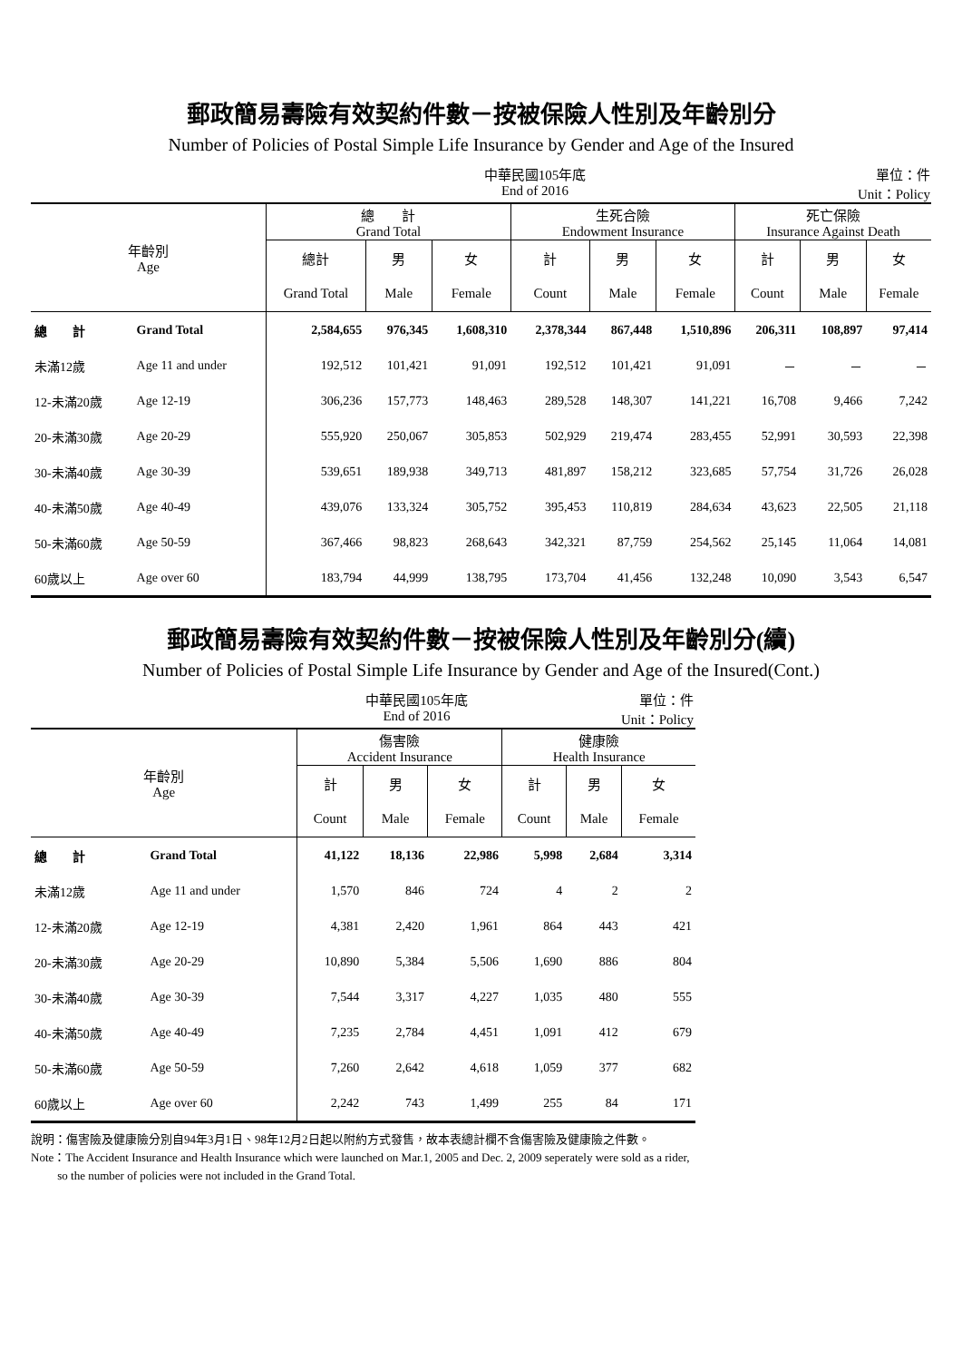郵政簡易壽險有效契約件數－按被保險人性別及年齡別分
Number of Policies of Postal Simple Life Insurance by Gender and Age of the Insured
中華民國105年底
End of 2016 單位：件
Unit：Policy
| 年齡別 Age | | 總 計 Grand Total | | | 生死合險 Endowment Insurance | | | 死亡保險 Insurance Against Death | | |
| --- | --- | --- | --- | --- | --- | --- | --- | --- | --- | --- |
| | | 總計 | 男 | 女 | 計 | 男 | 女 | 計 | 男 | 女 |
| | | Grand Total | Male | Female | Count | Male | Female | Count | Male | Female |
| 總 計 | Grand Total | 2,584,655 | 976,345 | 1,608,310 | 2,378,344 | 867,448 | 1,510,896 | 206,311 | 108,897 | 97,414 |
| 未滿12歲 | Age 11 and under | 192,512 | 101,421 | 91,091 | 192,512 | 101,421 | 91,091 | － | － | － |
| 12-未滿20歲 | Age 12-19 | 306,236 | 157,773 | 148,463 | 289,528 | 148,307 | 141,221 | 16,708 | 9,466 | 7,242 |
| 20-未滿30歲 | Age 20-29 | 555,920 | 250,067 | 305,853 | 502,929 | 219,474 | 283,455 | 52,991 | 30,593 | 22,398 |
| 30-未滿40歲 | Age 30-39 | 539,651 | 189,938 | 349,713 | 481,897 | 158,212 | 323,685 | 57,754 | 31,726 | 26,028 |
| 40-未滿50歲 | Age 40-49 | 439,076 | 133,324 | 305,752 | 395,453 | 110,819 | 284,634 | 43,623 | 22,505 | 21,118 |
| 50-未滿60歲 | Age 50-59 | 367,466 | 98,823 | 268,643 | 342,321 | 87,759 | 254,562 | 25,145 | 11,064 | 14,081 |
| 60歲以上 | Age over 60 | 183,794 | 44,999 | 138,795 | 173,704 | 41,456 | 132,248 | 10,090 | 3,543 | 6,547 |
郵政簡易壽險有效契約件數－按被保險人性別及年齡別分(續)
Number of Policies of Postal Simple Life Insurance by Gender and Age of the Insured(Cont.)
中華民國105年底
End of 2016 單位：件
Unit：Policy
| 年齡別 Age | | 傷害險 Accident Insurance | | | 健康險 Health Insurance | | |
| --- | --- | --- | --- | --- | --- | --- | --- |
| | | 計 | 男 | 女 | 計 | 男 | 女 |
| | | Count | Male | Female | Count | Male | Female |
| 總 計 | Grand Total | 41,122 | 18,136 | 22,986 | 5,998 | 2,684 | 3,314 |
| 未滿12歲 | Age 11 and under | 1,570 | 846 | 724 | 4 | 2 | 2 |
| 12-未滿20歲 | Age 12-19 | 4,381 | 2,420 | 1,961 | 864 | 443 | 421 |
| 20-未滿30歲 | Age 20-29 | 10,890 | 5,384 | 5,506 | 1,690 | 886 | 804 |
| 30-未滿40歲 | Age 30-39 | 7,544 | 3,317 | 4,227 | 1,035 | 480 | 555 |
| 40-未滿50歲 | Age 40-49 | 7,235 | 2,784 | 4,451 | 1,091 | 412 | 679 |
| 50-未滿60歲 | Age 50-59 | 7,260 | 2,642 | 4,618 | 1,059 | 377 | 682 |
| 60歲以上 | Age over 60 | 2,242 | 743 | 1,499 | 255 | 84 | 171 |
說明：傷害險及健康險分別自94年3月1日、98年12月2日起以附約方式發售，故本表總計欄不含傷害險及健康險之件數。
Note：The Accident Insurance and Health Insurance which were launched on Mar.1, 2005 and Dec. 2, 2009 seperately were sold as a rider,
so the number of policies were not included in the Grand Total.